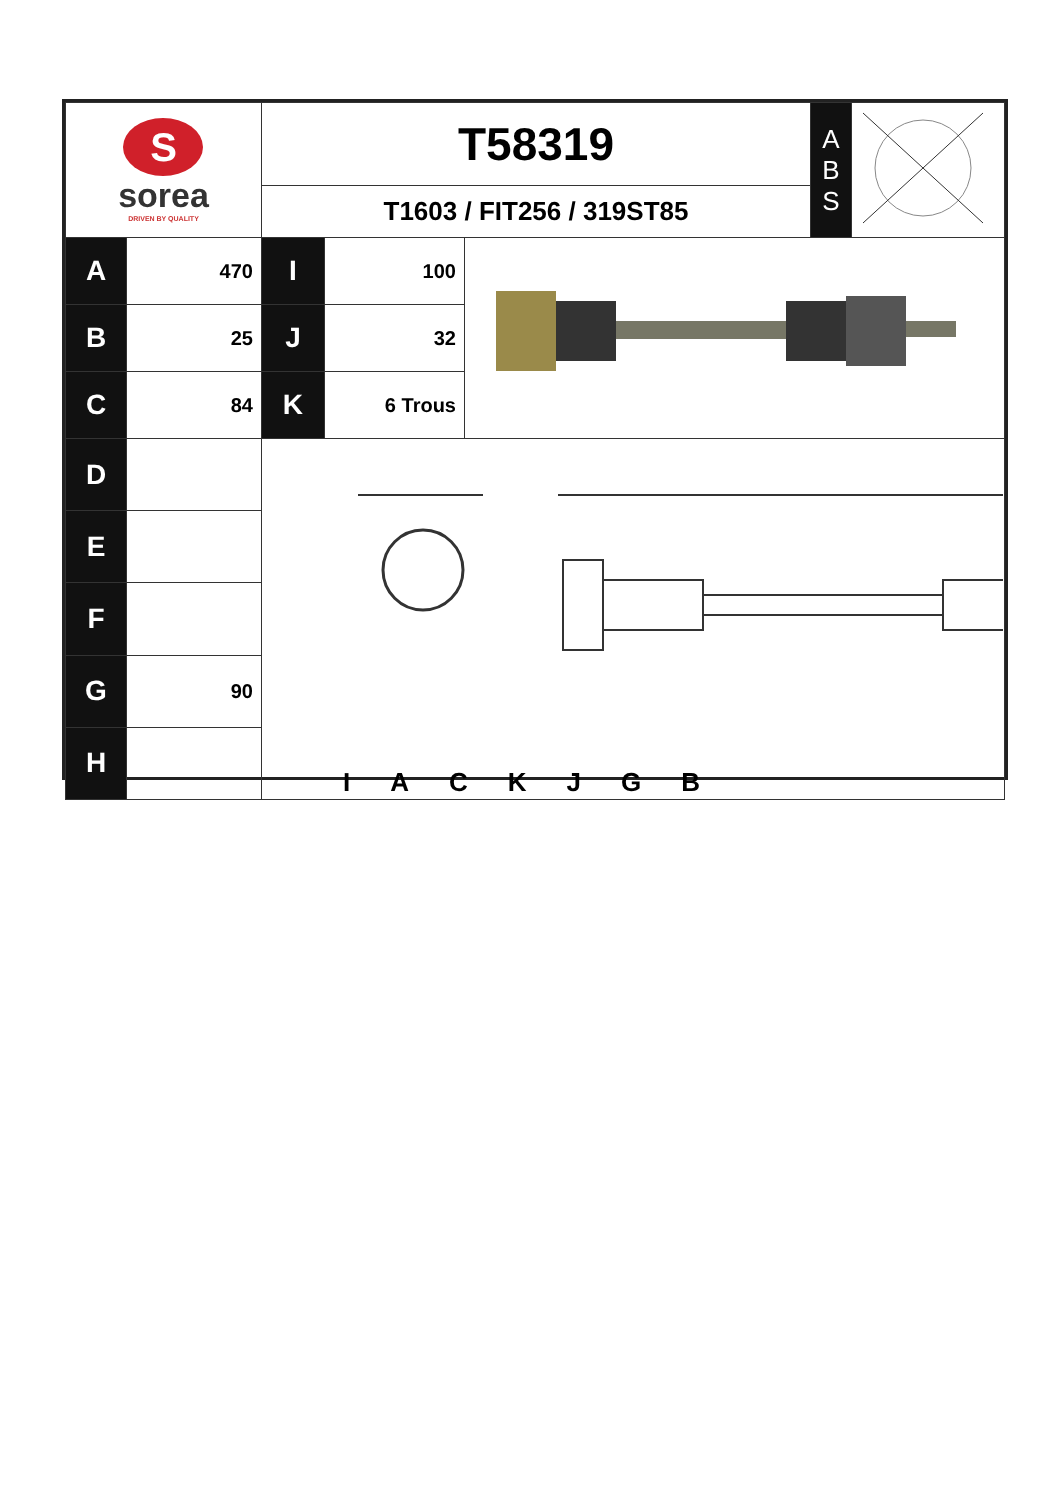| S sorea DRIVEN BY QUALITY | | T58319 T1603 / FIT256 / 319ST85 | | | A B S | |
| A | 470 | I | 100 | | | |
| B | 25 | J | 32 | | | |
| C | 84 | K | 6 Trous | | | |
| D | | I A C K J G B | | | | |
| E | | | | | | |
| F | | | | | | |
| G | 90 | | | | | |
| H | | | | | | |